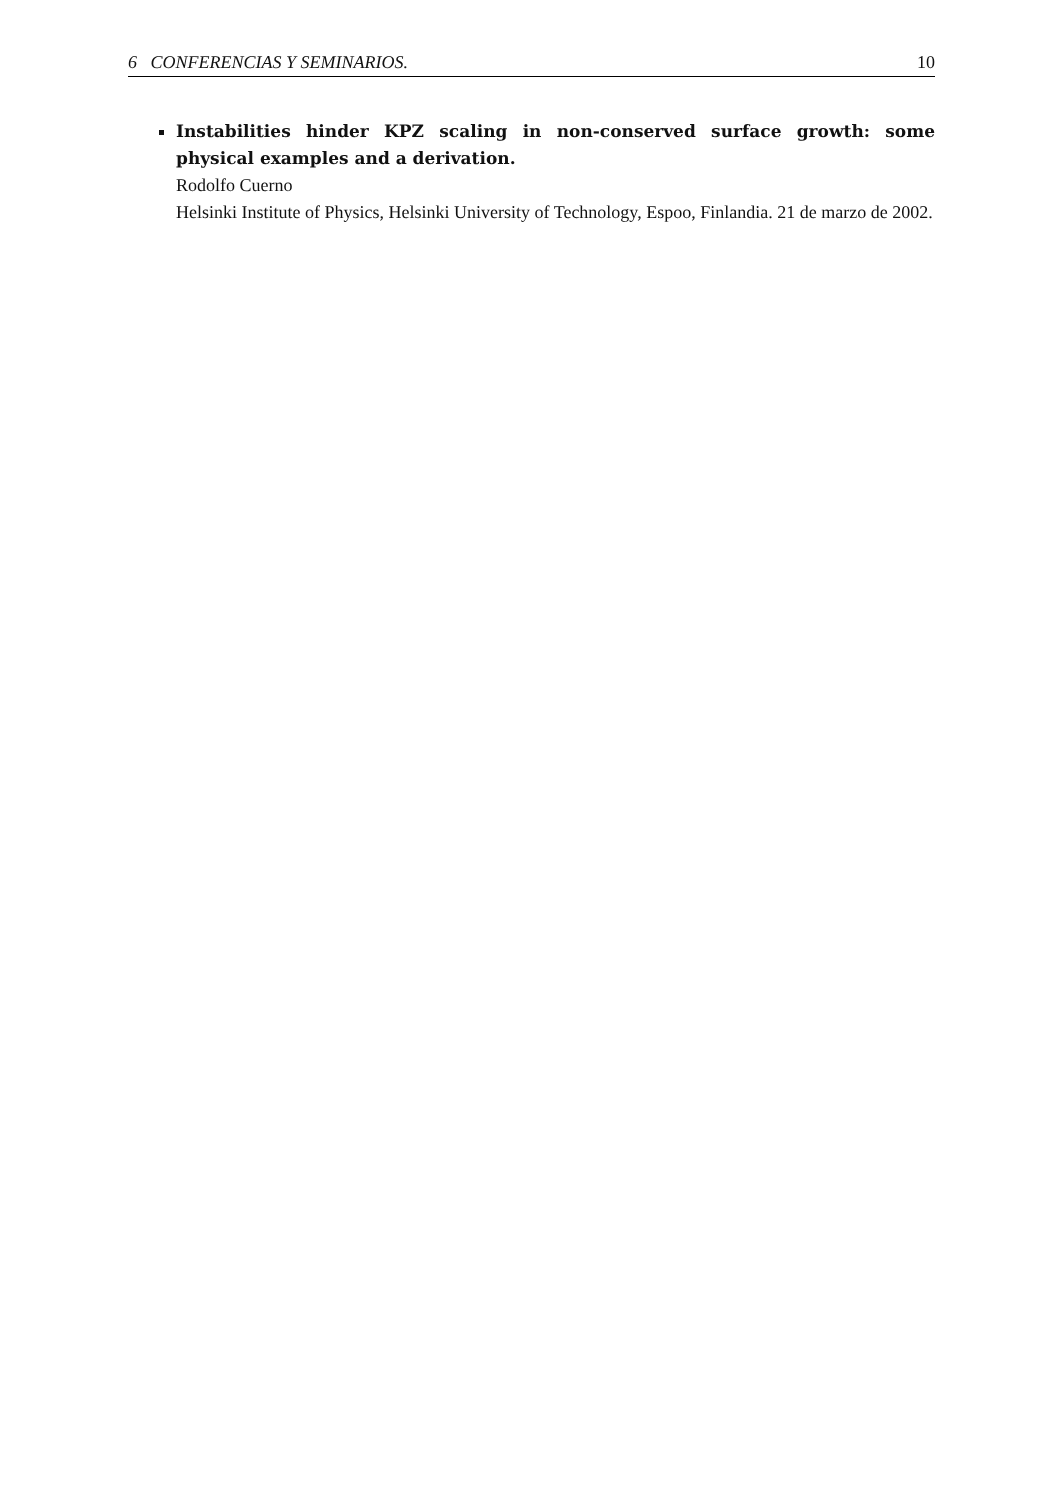6 CONFERENCIAS Y SEMINARIOS. 10
Instabilities hinder KPZ scaling in non-conserved surface growth: some physical examples and a derivation.
Rodolfo Cuerno
Helsinki Institute of Physics, Helsinki University of Technology, Espoo, Finlandia. 21 de marzo de 2002.